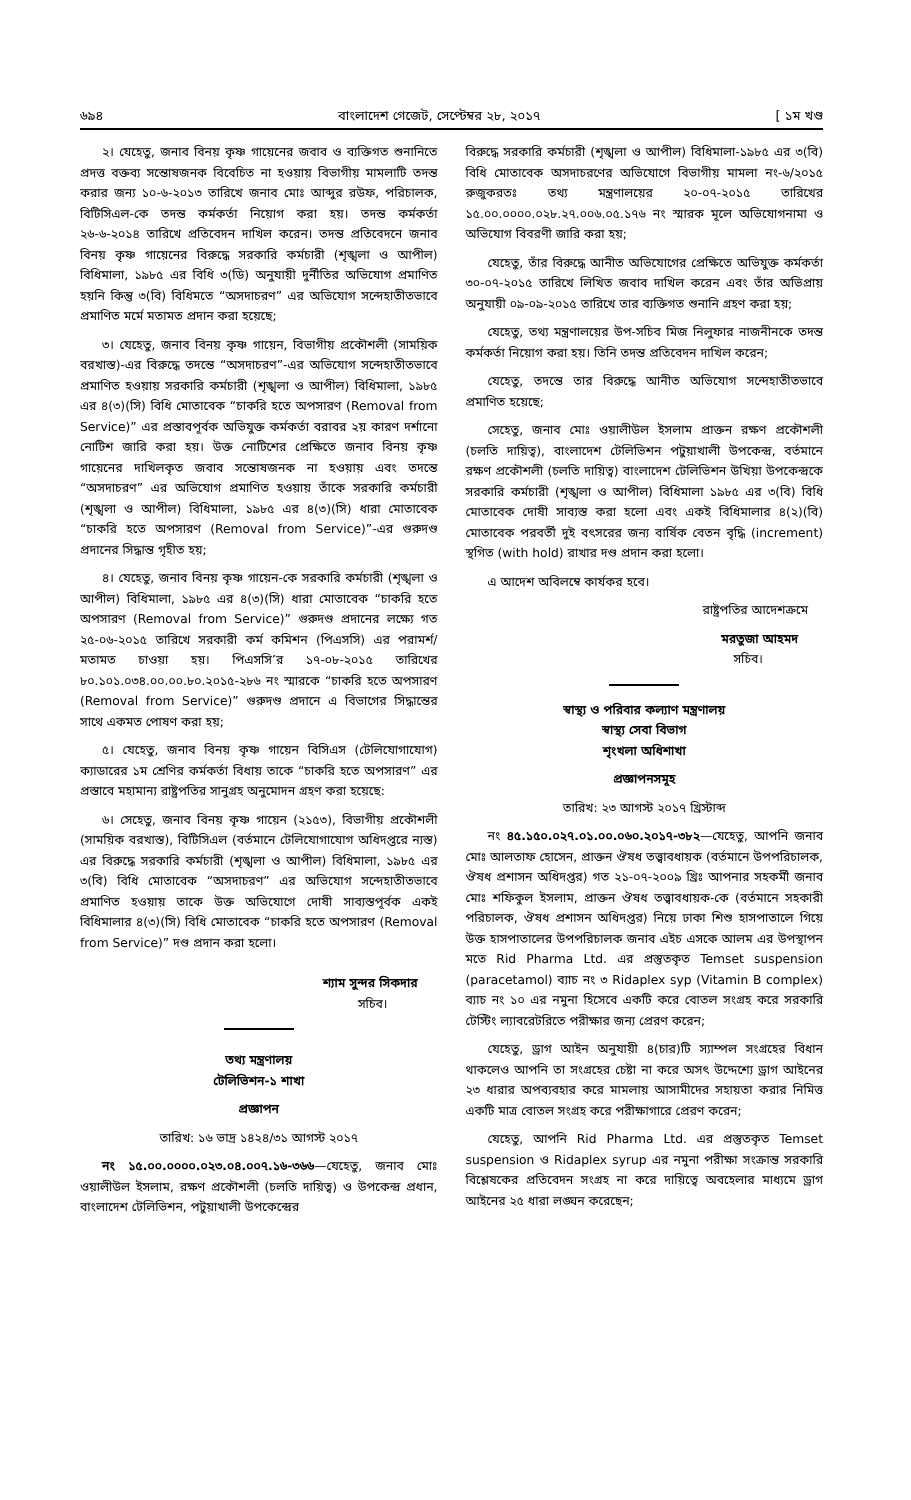৬৯৪ বাংলাদেশ গেজেট, সেপ্টেম্বর ২৮, ২০১৭ [ ১ম খণ্ড
২। যেহেতু, জনাব বিনয় কৃষ্ণ গায়েনের জবাব ও ব্যক্তিগত শুনানিতে প্রদত্ত বক্তব্য সন্তোষজনক বিবেচিত না হওয়ায় বিভাগীয় মামলাটি তদন্ত করার জন্য ১০-৬-২০১৩ তারিখে জনাব মোঃ আব্দুর রউফ, পরিচালক, বিটিসিএল-কে তদন্ত কর্মকর্তা নিয়োগ করা হয়। তদন্ত কর্মকর্তা ২৬-৬-২০১৪ তারিখে প্রতিবেদন দাখিল করেন। তদন্ত প্রতিবেদনে জনাব বিনয় কৃষ্ণ গায়েনের বিরুদ্ধে সরকারি কর্মচারী (শৃঙ্খলা ও আপীল) বিধিমালা, ১৯৮৫ এর বিধি ৩(ডি) অনুযায়ী দুর্নীতির অভিযোগ প্রমাণিত হয়নি কিন্তু ৩(বি) বিধিমতে “অসদাচরণ” এর অভিযোগ সন্দেহাতীতভাবে প্রমাণিত মর্মে মতামত প্রদান করা হয়েছে;
৩। যেহেতু, জনাব বিনয় কৃষ্ণ গায়েন, বিভাগীয় প্রকৌশলী (সাময়িক বরখাস্ত)-এর বিরুদ্ধে তদন্তে “অসদাচরণ”-এর অভিযোগ সন্দেহাতীতভাবে প্রমাণিত হওয়ায় সরকারি কর্মচারী (শৃঙ্খলা ও আপীল) বিধিমালা, ১৯৮৫ এর ৪(৩)(সি) বিধি মোতাবেক “চাকরি হতে অপসারণ (Removal from Service)” এর প্রস্তাবপূর্বক অভিযুক্ত কর্মকর্তা বরাবর ২য় কারণ দর্শানো নোটিশ জারি করা হয়। উক্ত নোটিশের প্রেক্ষিতে জনাব বিনয় কৃষ্ণ গায়েনের দাখিলকৃত জবাব সন্তোষজনক না হওয়ায় এবং তদন্তে “অসদাচরণ” এর অভিযোগ প্রমাণিত হওয়ায় তাঁকে সরকারি কর্মচারী (শৃঙ্খলা ও আপীল) বিধিমালা, ১৯৮৫ এর ৪(৩)(সি) ধারা মোতাবেক “চাকরি হতে অপসারণ (Removal from Service)”-এর গুরুদণ্ড প্রদানের সিদ্ধান্ত গৃহীত হয়;
৪। যেহেতু, জনাব বিনয় কৃষ্ণ গায়েন-কে সরকারি কর্মচারী (শৃঙ্খলা ও আপীল) বিধিমালা, ১৯৮৫ এর ৪(৩)(সি) ধারা মোতাবেক “চাকরি হতে অপসারণ (Removal from Service)” গুরুদণ্ড প্রদানের লক্ষ্যে গত ২৫-০৬-২০১৫ তারিখে সরকারী কর্ম কমিশন (পিএসসি) এর পরামর্শ/মতামত চাওয়া হয়। পিএসসি’র ১৭-০৮-২০১৫ তারিখের ৮০.১০১.০৩৪.০০.০০.৮০.২০১৫-২৮৬ নং স্মারকে “চাকরি হতে অপসারণ (Removal from Service)” গুরুদণ্ড প্রদানে এ বিভাগের সিদ্ধান্তের সাথে একমত পোষণ করা হয়;
৫। যেহেতু, জনাব বিনয় কৃষ্ণ গায়েন বিসিএস (টেলিযোগাযোগ) ক্যাডারের ১ম শ্রেণির কর্মকর্তা বিধায় তাকে “চাকরি হতে অপসারণ” এর প্রস্তাবে মহামান্য রাষ্ট্রপতির সানুগ্রহ অনুমোদন গ্রহণ করা হয়েছে:
৬। সেহেতু, জনাব বিনয় কৃষ্ণ গায়েন (২১৫৩), বিভাগীয় প্রকৌশলী (সাময়িক বরখাস্ত), বিটিসিএল (বর্তমানে টেলিযোগাযোগ অধিদপ্তরে ন্যস্ত) এর বিরুদ্ধে সরকারি কর্মচারী (শৃঙ্খলা ও আপীল) বিধিমালা, ১৯৮৫ এর ৩(বি) বিধি মোতাবেক “অসদাচরণ” এর অভিযোগ সন্দেহাতীতভাবে প্রমাণিত হওয়ায় তাকে উক্ত অভিযোগে দোষী সাব্যস্তপূর্বক একই বিধিমালার ৪(৩)(সি) বিধি মোতাবেক “চাকরি হতে অপসারণ (Removal from Service)” দণ্ড প্রদান করা হলো।
শ্যাম সুন্দর সিকদার
সচিব।
তথ্য মন্ত্রণালয়
টেলিভিশন-১ শাখা
প্রজ্ঞাপন
তারিখ: ১৬ ভাদ্র ১৪২৪/৩১ আগস্ট ২০১৭
নং ১৫.০০.০০০০.০২৩.০৪.০০৭.১৬-৩৬৬—যেহেতু, জনাব মোঃ ওয়ালীউল ইসলাম, রক্ষণ প্রকৌশলী (চলতি দায়িত্ব) ও উপকেন্দ্র প্রধান, বাংলাদেশ টেলিভিশন, পটুয়াখালী উপকেন্দ্রের
বিরুদ্ধে সরকারি কর্মচারী (শৃঙ্খলা ও আপীল) বিধিমালা-১৯৮৫ এর ৩(বি) বিধি মোতাবেক অসদাচরণের অভিযোগে বিভাগীয় মামলা নং-৬/২০১৫ রুজুকরতঃ তথ্য মন্ত্রণালয়ের ২০-০৭-২০১৫ তারিখের ১৫.০০.০০০০.০২৮.২৭.০০৬.০৫.১৭৬ নং স্মারক মূলে অভিযোগনামা ও অভিযোগ বিবরণী জারি করা হয়;
যেহেতু, তাঁর বিরুদ্ধে আনীত অভিযোগের প্রেক্ষিতে অভিযুক্ত কর্মকর্তা ৩০-০৭-২০১৫ তারিখে লিখিত জবাব দাখিল করেন এবং তাঁর অভিপ্রায় অনুযায়ী ০৯-০৯-২০১৫ তারিখে তার ব্যক্তিগত শুনানি গ্রহণ করা হয়;
যেহেতু, তথ্য মন্ত্রণালয়ের উপ-সচিব মিজ নিলুফার নাজনীনকে তদন্ত কর্মকর্তা নিয়োগ করা হয়। তিনি তদন্ত প্রতিবেদন দাখিল করেন;
যেহেতু, তদন্তে তার বিরুদ্ধে আনীত অভিযোগ সন্দেহাতীতভাবে প্রমাণিত হয়েছে;
সেহেতু, জনাব মোঃ ওয়ালীউল ইসলাম প্রাক্তন রক্ষণ প্রকৌশলী (চলতি দায়িত্ব), বাংলাদেশ টেলিভিশন পটুয়াখালী উপকেন্দ্র, বর্তমানে রক্ষণ প্রকৌশলী (চলতি দায়িত্ব) বাংলাদেশ টেলিভিশন উখিয়া উপকেন্দ্রকে সরকারি কর্মচারী (শৃঙ্খলা ও আপীল) বিধিমালা ১৯৮৫ এর ৩(বি) বিধি মোতাবেক দোষী সাব্যস্ত করা হলো এবং একই বিধিমালার ৪(২)(বি) মোতাবেক পরবর্তী দুই বৎসরের জন্য বার্ষিক বেতন বৃদ্ধি (increment) স্থগিত (with hold) রাখার দণ্ড প্রদান করা হলো।
এ আদেশ অবিলম্বে কার্যকর হবে।
রাষ্ট্রপতির আদেশক্রমে
মরতুজা আহমদ
সচিব।
স্বাস্থ্য ও পরিবার কল্যাণ মন্ত্রণালয়
স্বাস্থ্য সেবা বিভাগ
শৃংখলা অধিশাখা
প্রজ্ঞাপনসমূহ
তারিখ: ২৩ আগস্ট ২০১৭ খ্রিস্টাব্দ
নং ৪৫.১৫০.০২৭.০১.০০.০৬০.২০১৭-৩৮২—যেহেতু, আপনি জনাব মোঃ আলতাফ হোসেন, প্রাক্তন ঔষধ তত্ত্বাবধায়ক (বর্তমানে উপপরিচালক, ঔষধ প্রশাসন অধিদপ্তর) গত ২১-০৭-২০০৯ খ্রিঃ আপনার সহকর্মী জনাব মোঃ শফিকুল ইসলাম, প্রাক্তন ঔষধ তত্ত্বাবধায়ক-কে (বর্তমানে সহকারী পরিচালক, ঔষধ প্রশাসন অধিদপ্তর) নিয়ে ঢাকা শিশু হাসপাতালে গিয়ে উক্ত হাসপাতালের উপপরিচালক জনাব এইচ এসকে আলম এর উপস্থাপন মতে Rid Pharma Ltd. এর প্রস্তুতকৃত Temset suspension (paracetamol) ব্যাচ নং ৩ Ridaplex syp (Vitamin B complex) ব্যাচ নং ১০ এর নমুনা হিসেবে একটি করে বোতল সংগ্রহ করে সরকারি টেস্টিং ল্যাবরেটরিতে পরীক্ষার জন্য প্রেরণ করেন;
যেহেতু, ড্রাগ আইন অনুযায়ী ৪(চার)টি স্যাম্পল সংগ্রহের বিধান থাকলেও আপনি তা সংগ্রহের চেষ্টা না করে অসৎ উদ্দেশ্যে ড্রাগ আইনের ২৩ ধারার অপব্যবহার করে মামলায় আসামীদের সহায়তা করার নিমিত্ত একটি মাত্র বোতল সংগ্রহ করে পরীক্ষাগারে প্রেরণ করেন;
যেহেতু, আপনি Rid Pharma Ltd. এর প্রস্তুতকৃত Temset suspension ও Ridaplex syrup এর নমুনা পরীক্ষা সংক্রান্ত সরকারি বিশ্লেষকের প্রতিবেদন সংগ্রহ না করে দায়িত্বে অবহেলার মাধ্যমে ড্রাগ আইনের ২৫ ধারা লঙ্ঘন করেছেন;